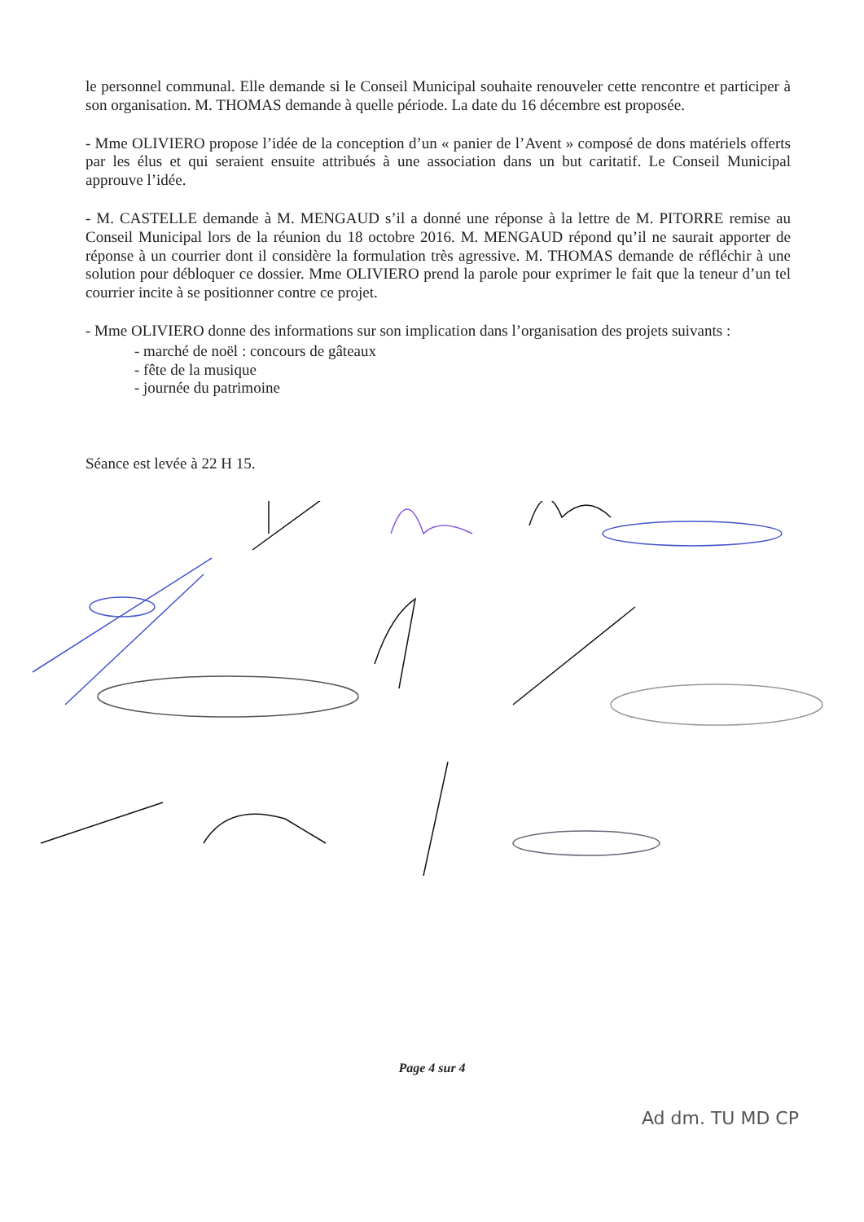le personnel communal. Elle demande si le Conseil Municipal souhaite renouveler cette rencontre et participer à son organisation. M. THOMAS demande à quelle période. La date du 16 décembre est proposée.
- Mme OLIVIERO propose l’idée de la conception d’un « panier de l’Avent » composé de dons matériels offerts par les élus et qui seraient ensuite attribués à une association dans un but caritatif. Le Conseil Municipal approuve l’idée.
- M. CASTELLE demande à M. MENGAUD s’il a donné une réponse à la lettre de M. PITORRE remise au Conseil Municipal lors de la réunion du 18 octobre 2016. M. MENGAUD répond qu’il ne saurait apporter de réponse à un courrier dont il considère la formulation très agressive. M. THOMAS demande de réfléchir à une solution pour débloquer ce dossier. Mme OLIVIERO prend la parole pour exprimer le fait que la teneur d’un tel courrier incite à se positionner contre ce projet.
- Mme OLIVIERO donne des informations sur son implication dans l’organisation des projets suivants :
- marché de noël : concours de gâteaux
- fête de la musique
- journée du patrimoine
Séance est levée à 22 H 15.
Page 4 sur 4
Ad dm. TU MD CP